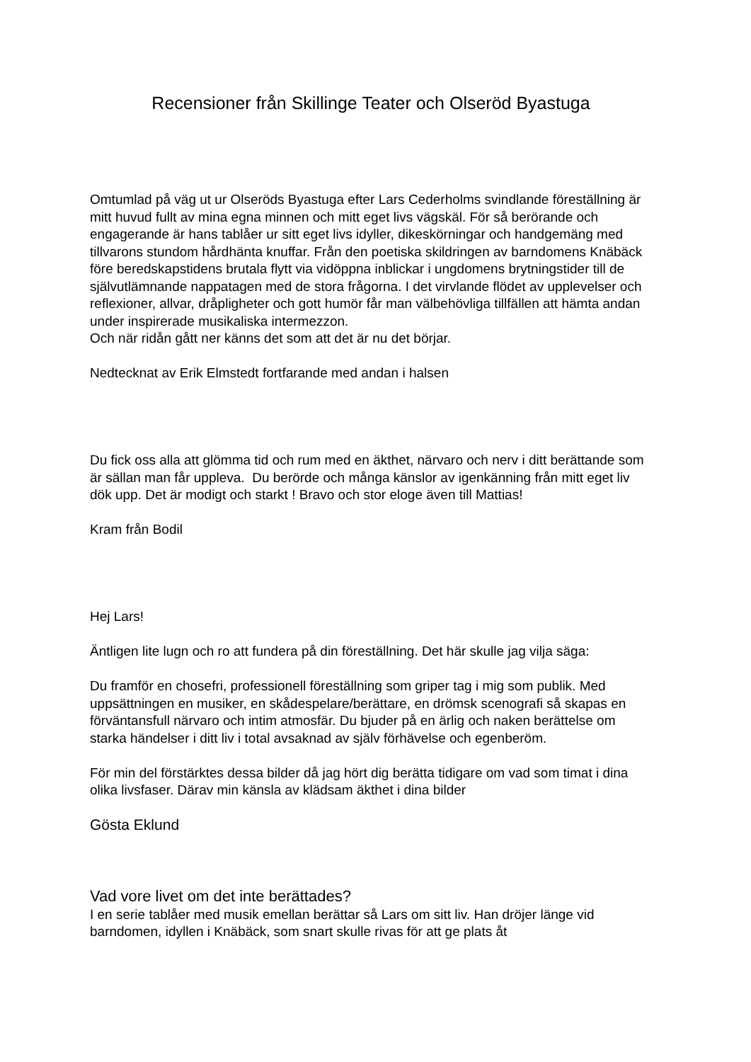Recensioner från Skillinge Teater och Olseröd Byastuga
Omtumlad på väg ut ur Olseröds Byastuga efter Lars Cederholms svindlande föreställning är mitt huvud fullt av mina egna minnen och mitt eget livs vägskäl. För så berörande och engagerande är hans tablåer ur sitt eget livs idyller, dikeskörningar och handgemäng med tillvarons stundom hårdhänta knuffar. Från den poetiska skildringen av barndomens Knäbäck före beredskapstidens brutala flytt via vidöppna inblickar i ungdomens brytningstider till de självutlämnande nappatagen med de stora frågorna. I det virvlande flödet av upplevelser och reflexioner, allvar, dråpligheter och gott humör får man välbehövliga tillfällen att hämta andan under inspirerade musikaliska intermezzon.
Och när ridån gått ner känns det som att det är nu det börjar.
Nedtecknat av Erik Elmstedt fortfarande med andan i halsen
Du fick oss alla att glömma tid och rum med en äkthet, närvaro och nerv i ditt berättande som är sällan man får uppleva. Du berörde och många känslor av igenkänning från mitt eget liv dök upp. Det är modigt och starkt ! Bravo och stor eloge även till Mattias!
Kram från Bodil
Hej Lars!
Äntligen lite lugn och ro att fundera på din föreställning. Det här skulle jag vilja säga:
Du framför en chosefri, professionell föreställning som griper tag i mig som publik. Med uppsättningen en musiker, en skådespelare/berättare, en drömsk scenografi så skapas en förväntansfull närvaro och intim atmosfär. Du bjuder på en ärlig och naken berättelse om starka händelser i ditt liv i total avsaknad av själv förhävelse och egenberöm.
För min del förstärktes dessa bilder då jag hört dig berätta tidigare om vad som timat i dina olika livsfaser. Därav min känsla av klädsam äkthet i dina bilder
Gösta Eklund
Vad vore livet om det inte berättades?
I en serie tablåer med musik emellan berättar så Lars om sitt liv. Han dröjer länge vid barndomen, idyllen i Knäbäck, som snart skulle rivas för att ge plats åt